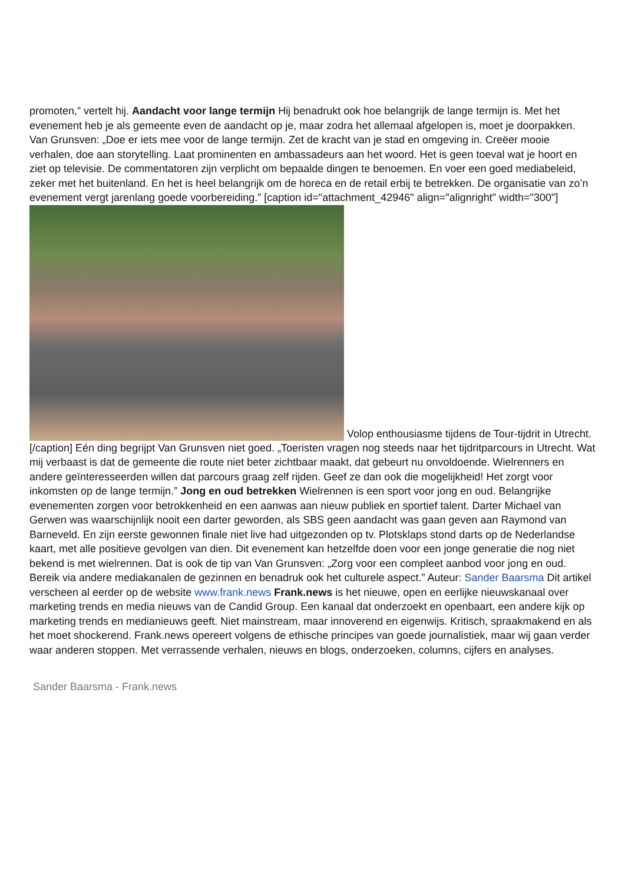promoten,” vertelt hij. Aandacht voor lange termijn Hij benadrukt ook hoe belangrijk de lange termijn is. Met het evenement heb je als gemeente even de aandacht op je, maar zodra het allemaal afgelopen is, moet je doorpakken. Van Grunsven: „Doe er iets mee voor de lange termijn. Zet de kracht van je stad en omgeving in. Creëer mooie verhalen, doe aan storytelling. Laat prominenten en ambassadeurs aan het woord. Het is geen toeval wat je hoort en ziet op televisie. De commentatoren zijn verplicht om bepaalde dingen te benoemen. En voer een goed mediabeleid, zeker met het buitenland. En het is heel belangrijk om de horeca en de retail erbij te betrekken. De organisatie van zo’n evenement vergt jarenlang goede voorbereiding.” [caption id="attachment_42946" align="alignright" width="300"]
Volop enthousiasme tijdens de Tour-tijdrit in Utrecht.[/caption] Eén ding begrijpt Van Grunsven niet goed. „Toeristen vragen nog steeds naar het tijdritparcours in Utrecht. Wat mij verbaast is dat de gemeente die route niet beter zichtbaar maakt, dat gebeurt nu onvoldoende. Wielrenners en andere geïnteresseerden willen dat parcours graag zelf rijden. Geef ze dan ook die mogelijkheid! Het zorgt voor inkomsten op de lange termijn.” Jong en oud betrekken Wielrennen is een sport voor jong en oud. Belangrijke evenementen zorgen voor betrokkenheid en een aanwas aan nieuw publiek en sportief talent. Darter Michael van Gerwen was waarschijnlijk nooit een darter geworden, als SBS geen aandacht was gaan geven aan Raymond van Barneveld. En zijn eerste gewonnen finale niet live had uitgezonden op tv. Plotsklaps stond darts op de Nederlandse kaart, met alle positieve gevolgen van dien. Dit evenement kan hetzelfde doen voor een jonge generatie die nog niet bekend is met wielrennen. Dat is ook de tip van Van Grunsven: „Zorg voor een compleet aanbod voor jong en oud. Bereik via andere mediakanalen de gezinnen en benadruk ook het culturele aspect.” Auteur: Sander Baarsma Dit artikel verscheen al eerder op de website www.frank.news Frank.news is het nieuwe, open en eerlijke nieuwskanaal over marketing trends en media nieuws van de Candid Group. Een kanaal dat onderzoekt en openbaart, een andere kijk op marketing trends en medianieuws geeft. Niet mainstream, maar innoverend en eigenwijs. Kritisch, spraakmakend en als het moet shockerend. Frank.news opereert volgens de ethische principes van goede journalistiek, maar wij gaan verder waar anderen stoppen. Met verrassende verhalen, nieuws en blogs, onderzoeken, columns, cijfers en analyses.
Sander Baarsma - Frank.news